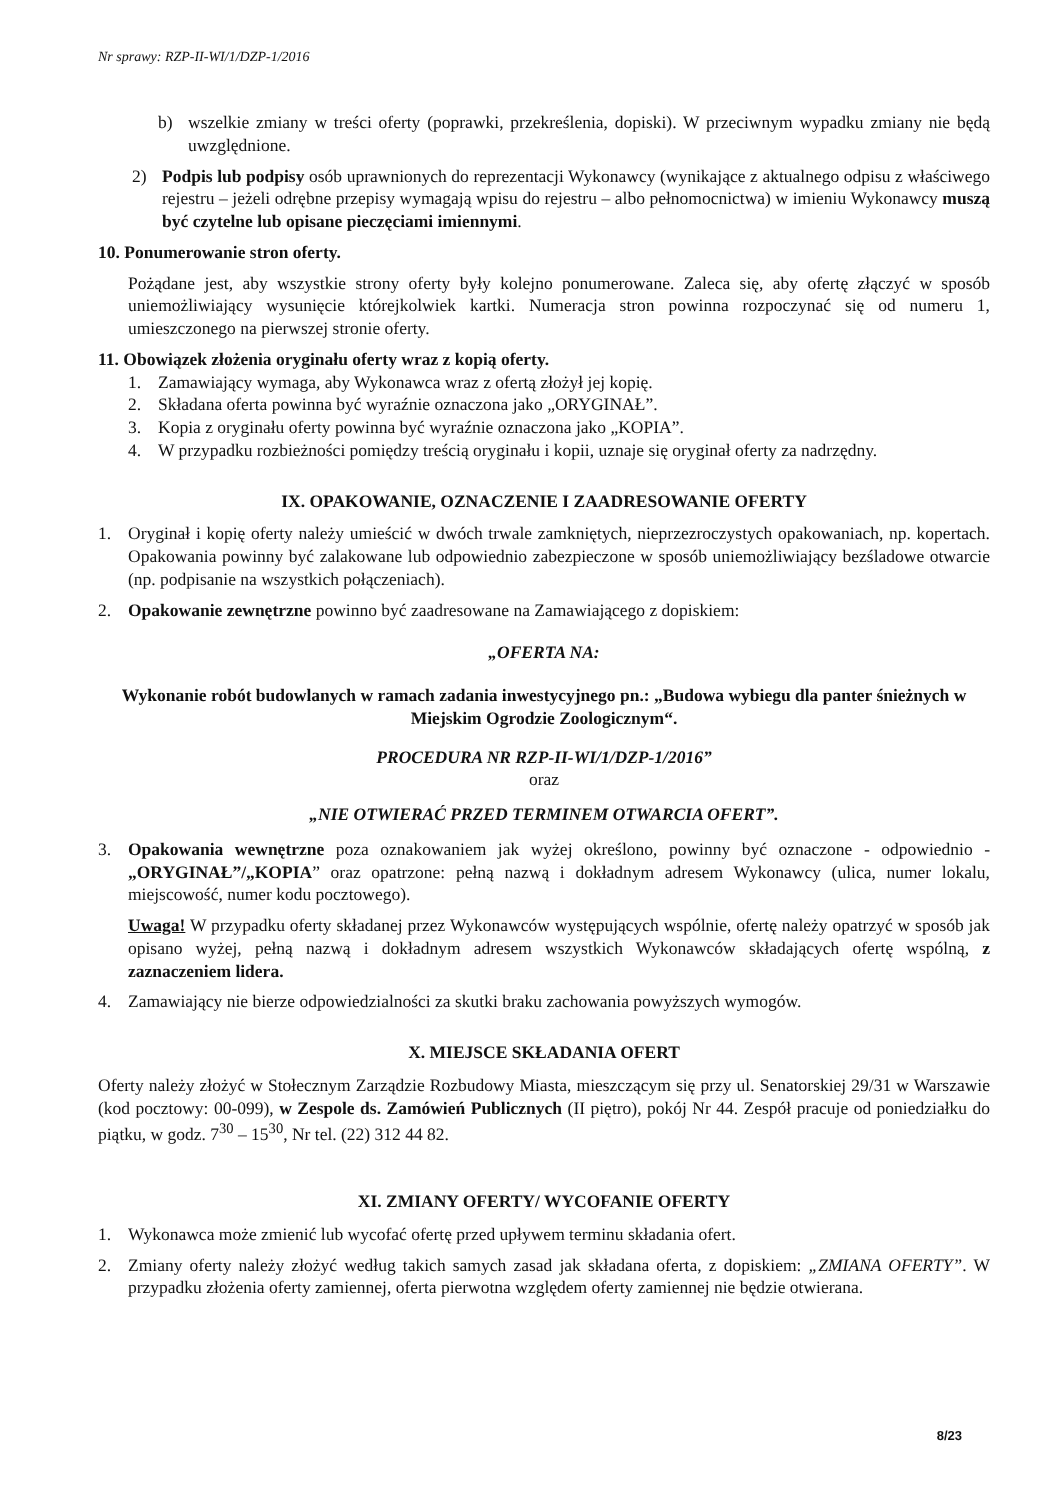Nr sprawy: RZP-II-WI/1/DZP-1/2016
b) wszelkie zmiany w treści oferty (poprawki, przekreślenia, dopiski). W przeciwnym wypadku zmiany nie będą uwzględnione.
2) Podpis lub podpisy osób uprawnionych do reprezentacji Wykonawcy (wynikające z aktualnego odpisu z właściwego rejestru – jeżeli odrębne przepisy wymagają wpisu do rejestru – albo pełnomocnictwa) w imieniu Wykonawcy muszą być czytelne lub opisane pieczęciami imiennymi.
10. Ponumerowanie stron oferty.
Pożądane jest, aby wszystkie strony oferty były kolejno ponumerowane. Zaleca się, aby ofertę złączyć w sposób uniemożliwiający wysunięcie którejkolwiek kartki. Numeracja stron powinna rozpoczynać się od numeru 1, umieszczonego na pierwszej stronie oferty.
11. Obowiązek złożenia oryginału oferty wraz z kopią oferty.
1. Zamawiający wymaga, aby Wykonawca wraz z ofertą złożył jej kopię.
2. Składana oferta powinna być wyraźnie oznaczona jako „ORYGINAŁ”.
3. Kopia z oryginału oferty powinna być wyraźnie oznaczona jako „KOPIA”.
4. W przypadku rozbieżności pomiędzy treścią oryginału i kopii, uznaje się oryginał oferty za nadrzędny.
IX. OPAKOWANIE, OZNACZENIE I ZAADRESOWANIE OFERTY
1. Oryginał i kopię oferty należy umieścić w dwóch trwale zamkniętych, nieprzezroczystych opakowaniach, np. kopertach. Opakowania powinny być zalakowane lub odpowiednio zabezpieczone w sposób uniemożliwiający bezśladowe otwarcie (np. podpisanie na wszystkich połączeniach).
2. Opakowanie zewnętrzne powinno być zaadresowane na Zamawiającego z dopiskiem:
„OFERTA NA:
Wykonanie robót budowlanych w ramach zadania inwestycyjnego pn.: „Budowa wybiegu dla panter śnieżnych w Miejskim Ogrodzie Zoologicznym“.
PROCEDURA NR RZP-II-WI/1/DZP-1/2016”
oraz
„NIE OTWIERAĆ PRZED TERMINEM OTWARCIA OFERT”.
3. Opakowania wewnętrzne poza oznakowaniem jak wyżej określono, powinny być oznaczone - odpowiednio - „ORYGINAŁ”/„KOPIA” oraz opatrzone: pełną nazwą i dokładnym adresem Wykonawcy (ulica, numer lokalu, miejscowość, numer kodu pocztowego).
Uwaga! W przypadku oferty składanej przez Wykonawców występujących wspólnie, ofertę należy opatrzyć w sposób jak opisano wyżej, pełną nazwą i dokładnym adresem wszystkich Wykonawców składających ofertę wspólną, z zaznaczeniem lidera.
4. Zamawiający nie bierze odpowiedzialności za skutki braku zachowania powyższych wymogów.
X. MIEJSCE SKŁADANIA OFERT
Oferty należy złożyć w Stołecznym Zarządzie Rozbudowy Miasta, mieszczącym się przy ul. Senatorskiej 29/31 w Warszawie (kod pocztowy: 00-099), w Zespole ds. Zamówień Publicznych (II piętro), pokój Nr 44. Zespół pracuje od poniedziałku do piątku, w godz. 7<sup>30</sup> – 15<sup>30</sup>, Nr tel. (22) 312 44 82.
XI. ZMIANY OFERTY/ WYCOFANIE OFERTY
1. Wykonawca może zmienić lub wycofać ofertę przed upływem terminu składania ofert.
2. Zmiany oferty należy złożyć według takich samych zasad jak składana oferta, z dopiskiem: „ZMIANA OFERTY”. W przypadku złożenia oferty zamiennej, oferta pierwotna względem oferty zamiennej nie będzie otwierana.
8/23